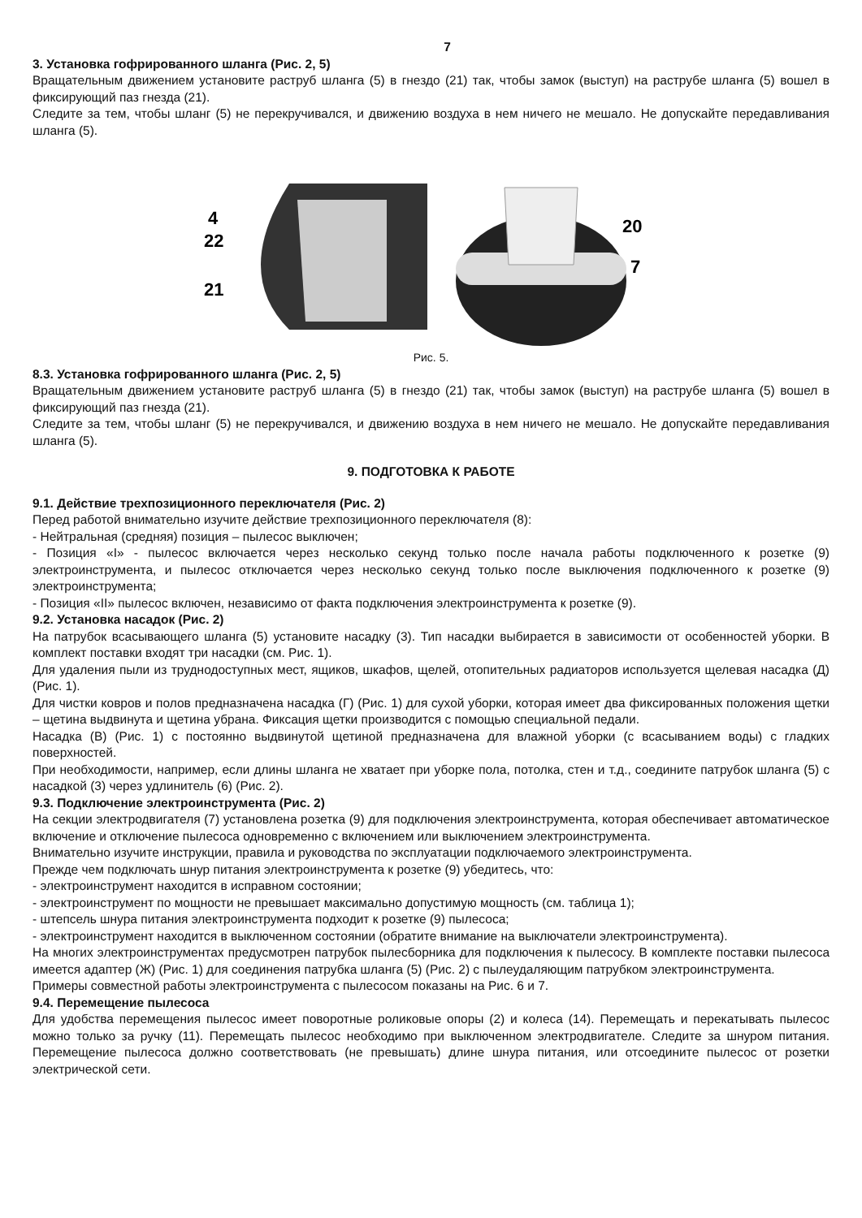7
3. Установка гофрированного шланга (Рис. 2, 5)
Вращательным движением установите раструб шланга (5) в гнездо (21) так, чтобы замок (выступ) на раструбе шланга (5) вошел в фиксирующий паз гнезда (21).
Следите за тем, чтобы шланг (5) не перекручивался, и движению воздуха в нем ничего не мешало. Не допускайте передавливания шланга (5).
4
22
21
20
7
Рис. 5.
8.3. Установка гофрированного шланга (Рис. 2, 5)
Вращательным движением установите раструб шланга (5) в гнездо (21) так, чтобы замок (выступ) на раструбе шланга (5) вошел в фиксирующий паз гнезда (21).
Следите за тем, чтобы шланг (5) не перекручивался, и движению воздуха в нем ничего не мешало. Не допускайте передавливания шланга (5).
9. ПОДГОТОВКА К РАБОТЕ
9.1. Действие трехпозиционного переключателя (Рис. 2)
Перед работой внимательно изучите действие трехпозиционного переключателя (8):
- Нейтральная (средняя) позиция – пылесос выключен;
- Позиция «I» - пылесос включается через несколько секунд только после начала работы подключенного к розетке (9) электроинструмента, и пылесос отключается через несколько секунд только после выключения подключенного к розетке (9) электроинструмента;
- Позиция «II» пылесос включен, независимо от факта подключения электроинструмента к розетке (9).
9.2. Установка насадок (Рис. 2)
На патрубок всасывающего шланга (5) установите насадку (3). Тип насадки выбирается в зависимости от особенностей уборки. В комплект поставки входят три насадки (см. Рис. 1).
Для удаления пыли из труднодоступных мест, ящиков, шкафов, щелей, отопительных радиаторов используется щелевая насадка (Д) (Рис. 1).
Для чистки ковров и полов предназначена насадка (Г) (Рис. 1) для сухой уборки, которая имеет два фиксированных положения щетки – щетина выдвинута и щетина убрана. Фиксация щетки производится с помощью специальной педали.
Насадка (В) (Рис. 1) с постоянно выдвинутой щетиной предназначена для влажной уборки (с всасыванием воды) с гладких поверхностей.
При необходимости, например, если длины шланга не хватает при уборке пола, потолка, стен и т.д., соедините патрубок шланга (5) с насадкой (3) через удлинитель (6) (Рис. 2).
9.3. Подключение электроинструмента (Рис. 2)
На секции электродвигателя (7) установлена розетка (9) для подключения электроинструмента, которая обеспечивает автоматическое включение и отключение пылесоса одновременно с включением или выключением электроинструмента.
Внимательно изучите инструкции, правила и руководства по эксплуатации подключаемого электроинструмента.
Прежде чем подключать шнур питания электроинструмента к розетке (9) убедитесь, что:
- электроинструмент находится в исправном состоянии;
- электроинструмент по мощности не превышает максимально допустимую мощность (см. таблица 1);
- штепсель шнура питания электроинструмента подходит к розетке (9) пылесоса;
- электроинструмент находится в выключенном состоянии (обратите внимание на выключатели электроинструмента).
На многих электроинструментах предусмотрен патрубок пылесборника для подключения к пылесосу. В комплекте поставки пылесоса имеется адаптер (Ж) (Рис. 1) для соединения патрубка шланга (5) (Рис. 2) с пылеудаляющим патрубком электроинструмента.
Примеры совместной работы электроинструмента с пылесосом показаны на Рис. 6 и 7.
9.4. Перемещение пылесоса
Для удобства перемещения пылесос имеет поворотные роликовые опоры (2) и колеса (14). Перемещать и перекатывать пылесос можно только за ручку (11). Перемещать пылесос необходимо при выключенном электродвигателе. Следите за шнуром питания. Перемещение пылесоса должно соответствовать (не превышать) длине шнура питания, или отсоедините пылесос от розетки электрической сети.